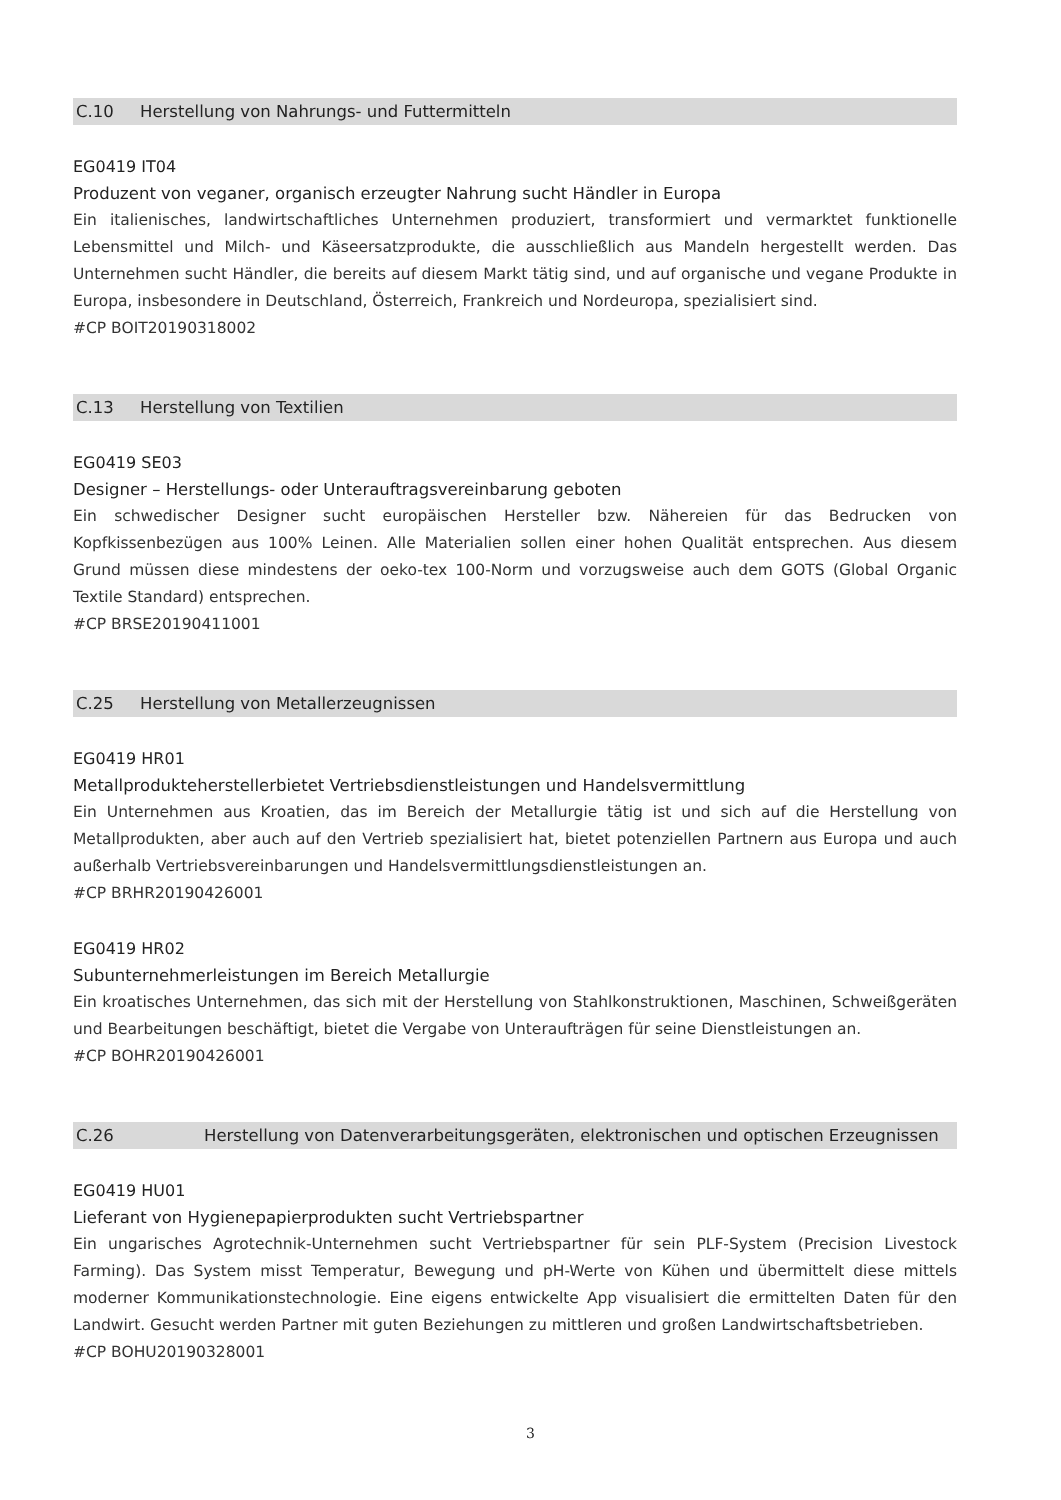C.10 Herstellung von Nahrungs- und Futtermitteln
EG0419 IT04
Produzent von veganer, organisch erzeugter Nahrung sucht Händler in Europa
Ein italienisches, landwirtschaftliches Unternehmen produziert, transformiert und vermarktet funktionelle Lebensmittel und Milch- und Käseersatzprodukte, die ausschließlich aus Mandeln hergestellt werden. Das Unternehmen sucht Händler, die bereits auf diesem Markt tätig sind, und auf organische und vegane Produkte in Europa, insbesondere in Deutschland, Österreich, Frankreich und Nordeuropa, spezialisiert sind.
#CP BOIT20190318002
C.13 Herstellung von Textilien
EG0419 SE03
Designer – Herstellungs- oder Unterauftragsvereinbarung geboten
Ein schwedischer Designer sucht europäischen Hersteller bzw. Nähereien für das Bedrucken von Kopfkissenbezügen aus 100% Leinen. Alle Materialien sollen einer hohen Qualität entsprechen. Aus diesem Grund müssen diese mindestens der oeko-tex 100-Norm und vorzugsweise auch dem GOTS (Global Organic Textile Standard) entsprechen.
#CP BRSE20190411001
C.25 Herstellung von Metallerzeugnissen
EG0419 HR01
Metallprodukteherstellerbietet Vertriebsdienstleistungen und Handelsvermittlung
Ein Unternehmen aus Kroatien, das im Bereich der Metallurgie tätig ist und sich auf die Herstellung von Metallprodukten, aber auch auf den Vertrieb spezialisiert hat, bietet potenziellen Partnern aus Europa und auch außerhalb Vertriebsvereinbarungen und Handelsvermittlungsdienstleistungen an.
#CP BRHR20190426001
EG0419 HR02
Subunternehmerleistungen im Bereich Metallurgie
Ein kroatisches Unternehmen, das sich mit der Herstellung von Stahlkonstruktionen, Maschinen, Schweißgeräten und Bearbeitungen beschäftigt, bietet die Vergabe von Unteraufträgen für seine Dienstleistungen an.
#CP BOHR20190426001
C.26 Herstellung von Datenverarbeitungsgeräten, elektronischen und optischen Erzeugnissen
EG0419 HU01
Lieferant von Hygienepapierprodukten sucht Vertriebspartner
Ein ungarisches Agrotechnik-Unternehmen sucht Vertriebspartner für sein PLF-System (Precision Livestock Farming). Das System misst Temperatur, Bewegung und pH-Werte von Kühen und übermittelt diese mittels moderner Kommunikationstechnologie. Eine eigens entwickelte App visualisiert die ermittelten Daten für den Landwirt. Gesucht werden Partner mit guten Beziehungen zu mittleren und großen Landwirtschaftsbetrieben.
#CP BOHU20190328001
3